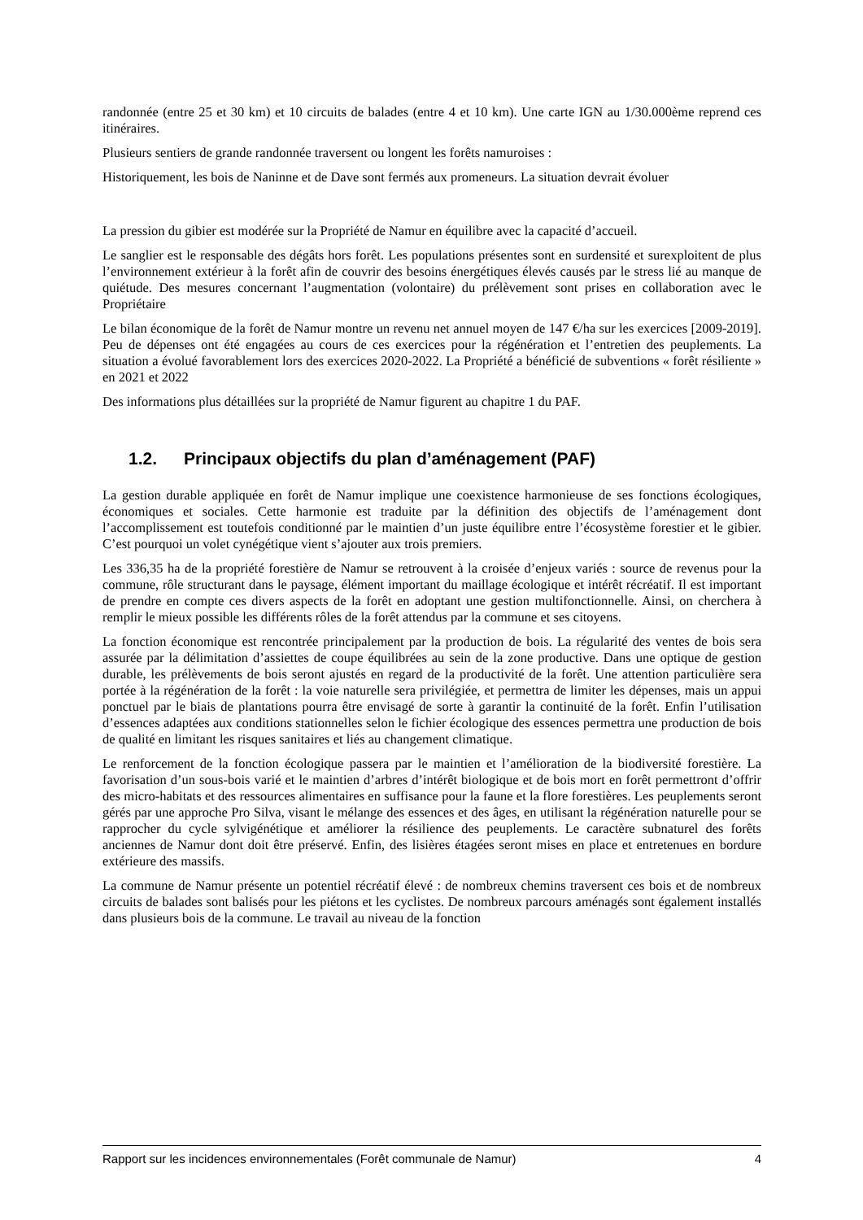randonnée (entre 25 et 30 km) et 10 circuits de balades (entre 4 et 10 km). Une carte IGN au 1/30.000ème reprend ces itinéraires.
Plusieurs sentiers de grande randonnée traversent ou longent les forêts namuroises :
Historiquement, les bois de Naninne et de Dave sont fermés aux promeneurs. La situation devrait évoluer
La pression du gibier est modérée sur la Propriété de Namur en équilibre avec la capacité d’accueil.
Le sanglier est le responsable des dégâts hors forêt. Les populations présentes sont en surdensité et surexploitent de plus l’environnement extérieur à la forêt afin de couvrir des besoins énergétiques élevés causés par le stress lié au manque de quiétude. Des mesures concernant l’augmentation (volontaire) du prélèvement sont prises en collaboration avec le Propriétaire
Le bilan économique de la forêt de Namur montre un revenu net annuel moyen de 147 €/ha sur les exercices [2009-2019]. Peu de dépenses ont été engagées au cours de ces exercices pour la régénération et l’entretien des peuplements. La situation a évolué favorablement lors des exercices 2020-2022. La Propriété a bénéficié de subventions « forêt résiliente » en 2021 et 2022
Des informations plus détaillées sur la propriété de Namur figurent au chapitre 1 du PAF.
1.2. Principaux objectifs du plan d’aménagement (PAF)
La gestion durable appliquée en forêt de Namur implique une coexistence harmonieuse de ses fonctions écologiques, économiques et sociales. Cette harmonie est traduite par la définition des objectifs de l’aménagement dont l’accomplissement est toutefois conditionné par le maintien d’un juste équilibre entre l’écosystème forestier et le gibier. C’est pourquoi un volet cynégétique vient s’ajouter aux trois premiers.
Les 336,35 ha de la propriété forestière de Namur se retrouvent à la croisée d’enjeux variés : source de revenus pour la commune, rôle structurant dans le paysage, élément important du maillage écologique et intérêt récréatif. Il est important de prendre en compte ces divers aspects de la forêt en adoptant une gestion multifonctionnelle. Ainsi, on cherchera à remplir le mieux possible les différents rôles de la forêt attendus par la commune et ses citoyens.
La fonction économique est rencontrée principalement par la production de bois. La régularité des ventes de bois sera assurée par la délimitation d’assiettes de coupe équilibrées au sein de la zone productive. Dans une optique de gestion durable, les prélèvements de bois seront ajustés en regard de la productivité de la forêt. Une attention particulière sera portée à la régénération de la forêt : la voie naturelle sera privilégiée, et permettra de limiter les dépenses, mais un appui ponctuel par le biais de plantations pourra être envisagé de sorte à garantir la continuité de la forêt. Enfin l’utilisation d’essences adaptées aux conditions stationnelles selon le fichier écologique des essences permettra une production de bois de qualité en limitant les risques sanitaires et liés au changement climatique.
Le renforcement de la fonction écologique passera par le maintien et l’amélioration de la biodiversité forestière. La favorisation d’un sous-bois varié et le maintien d’arbres d’intérêt biologique et de bois mort en forêt permettront d’offrir des micro-habitats et des ressources alimentaires en suffisance pour la faune et la flore forestières. Les peuplements seront gérés par une approche Pro Silva, visant le mélange des essences et des âges, en utilisant la régénération naturelle pour se rapprocher du cycle sylvigénétique et améliorer la résilience des peuplements. Le caractère subnaturel des forêts anciennes de Namur dont doit être préservé. Enfin, des lisières étagées seront mises en place et entretenues en bordure extérieure des massifs.
La commune de Namur présente un potentiel récréatif élevé : de nombreux chemins traversent ces bois et de nombreux circuits de balades sont balisés pour les piétons et les cyclistes. De nombreux parcours aménagés sont également installés dans plusieurs bois de la commune. Le travail au niveau de la fonction
Rapport sur les incidences environnementales (Forêt communale de Namur) 4